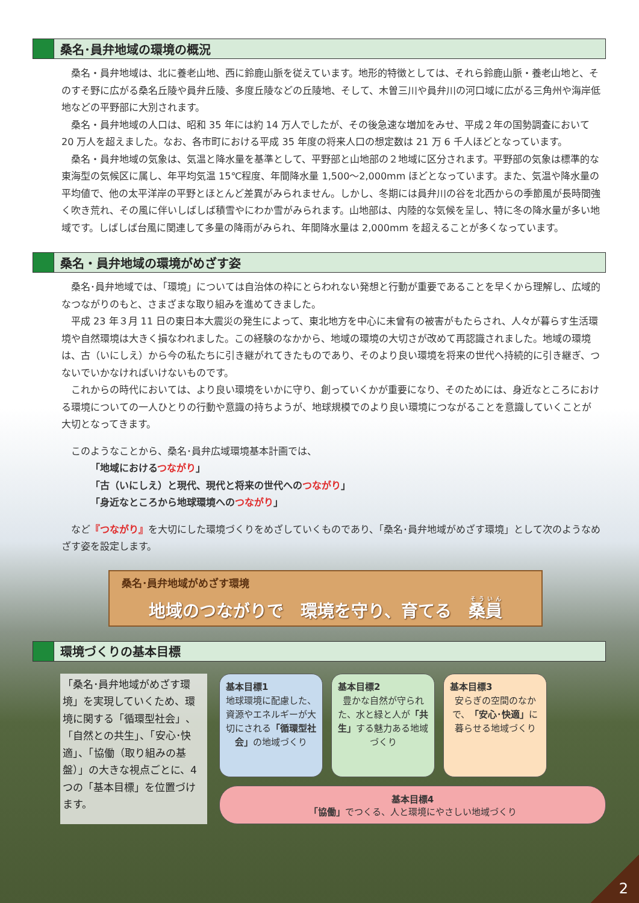桑名･員弁地域の環境の概況
桑名・員弁地域は、北に養老山地、西に鈴鹿山脈を従えています。地形的特徴としては、それら鈴鹿山脈・養老山地と、そのすそ野に広がる桑名丘陵や員弁丘陵、多度丘陵などの丘陵地、そして、木曽三川や員弁川の河口域に広がる三角州や海岸低地などの平野部に大別されます。
桑名・員弁地域の人口は、昭和 35 年には約 14 万人でしたが、その後急速な増加をみせ、平成２年の国勢調査において 20 万人を超えました。なお、各市町における平成 35 年度の将来人口の想定数は 21 万 6 千人ほどとなっています。
桑名・員弁地域の気象は、気温と降水量を基準として、平野部と山地部の２地域に区分されます。平野部の気象は標準的な東海型の気候区に属し、年平均気温 15℃程度、年間降水量 1,500～2,000mm ほどとなっています。また、気温や降水量の平均値で、他の太平洋岸の平野とほとんど差異がみられません。しかし、冬期には員弁川の谷を北西からの季節風が長時間強く吹き荒れ、その風に伴いしばしば積雪やにわか雪がみられます。山地部は、内陸的な気候を呈し、特に冬の降水量が多い地域です。しばしば台風に関連して多量の降雨がみられ、年間降水量は 2,000mm を超えることが多くなっています。
桑名・員弁地域の環境がめざす姿
桑名･員弁地域では、「環境」については自治体の枠にとらわれない発想と行動が重要であることを早くから理解し、広域的なつながりのもと、さまざまな取り組みを進めてきました。
平成 23 年３月 11 日の東日本大震災の発生によって、東北地方を中心に未曾有の被害がもたらされ、人々が暮らす生活環境や自然環境は大きく損なわれました。この経験のなかから、地域の環境の大切さが改めて再認識されました。地域の環境は、古（いにしえ）から今の私たちに引き継がれてきたものであり、そのより良い環境を将来の世代へ持続的に引き継ぎ、つないでいかなければいけないものです。
これからの時代においては、より良い環境をいかに守り、創っていくかが重要になり、そのためには、身近なところにおける環境についての一人ひとりの行動や意識の持ちようが、地球規模でのより良い環境につながることを意識していくことが大切となってきます。
このようなことから、桑名･員弁広域環境基本計画では、
「地域におけるつながり」
「古（いにしえ）と現代、現代と将来の世代へのつながり」
「身近なところから地球環境へのつながり」
など『つながり』を大切にした環境づくりをめざしていくものであり、「桑名･員弁地域がめざす環境」として次のようなめざす姿を設定します。
桑名･員弁地域がめざす環境
地域のつながりで　環境を守り、育てる　桑員
環境づくりの基本目標
「桑名･員弁地域がめざす環境」を実現していくため、環境に関する「循環型社会」、「自然との共生」、「安心･快適」、「協働（取り組みの基盤）」の大きな視点ごとに、4つの「基本目標」を位置づけます。
基本目標1
地球環境に配慮した、資源やエネルギーが大切にされる「循環型社会」の地域づくり
基本目標2
豊かな自然が守られた、水と緑と人が「共生」する魅力ある地域づくり
基本目標3
安らぎの空間のなかで、「安心･快適」に暮らせる地域づくり
基本目標4
「協働」でつくる、人と環境にやさしい地域づくり
2